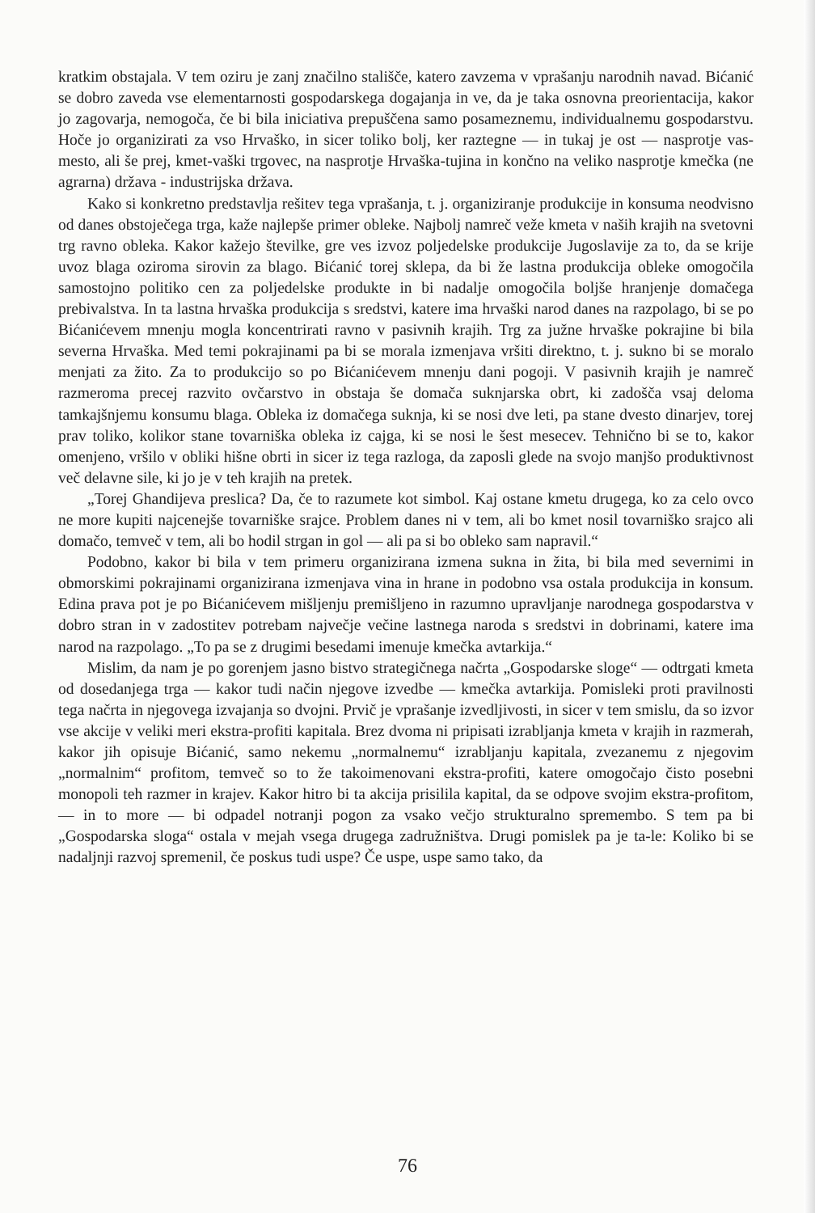kratkim obstajala. V tem oziru je zanj značilno stališče, katero zavzema v vprašanju narodnih navad. Bićanić se dobro zaveda vse elementarnosti gospodarskega dogajanja in ve, da je taka osnovna preorientacija, kakor jo zagovarja, nemogoča, če bi bila iniciativa prepuščena samo posameznemu, individualnemu gospodarstvu. Hoče jo organizirati za vso Hrvaško, in sicer toliko bolj, ker raztegne — in tukaj je ost — nasprotje vas-mesto, ali še prej, kmet-vaški trgovec, na nasprotje Hrvaška-tujina in končno na veliko nasprotje kmečka (ne agrarna) država - industrijska država.
Kako si konkretno predstavlja rešitev tega vprašanja, t. j. organiziranje produkcije in konsuma neodvisno od danes obstoječega trga, kaže najlepše primer obleke. Najbolj namreč veže kmeta v naših krajih na svetovni trg ravno obleka. Kakor kažejo številke, gre ves izvoz poljedelske produkcije Jugoslavije za to, da se krije uvoz blaga oziroma sirovin za blago. Bićanić torej sklepa, da bi že lastna produkcija obleke omogočila samostojno politiko cen za poljedelske produkte in bi nadalje omogočila boljše hranjenje domačega prebivalstva. In ta lastna hrvaška produkcija s sredstvi, katere ima hrvaški narod danes na razpolago, bi se po Bićanićevem mnenju mogla koncentrirati ravno v pasivnih krajih. Trg za južne hrvaške pokrajine bi bila severna Hrvaška. Med temi pokrajinami pa bi se morala izmenjava vršiti direktno, t. j. sukno bi se moralo menjati za žito. Za to produkcijo so po Bićanićevem mnenju dani pogoji. V pasivnih krajih je namreč razmeroma precej razvito ovčarstvo in obstaja še domača suknjarska obrt, ki zadošča vsaj deloma tamkajšnjemu konsumu blaga. Obleka iz domačega suknja, ki se nosi dve leti, pa stane dvesto dinarjev, torej prav toliko, kolikor stane tovarniška obleka iz cajga, ki se nosi le šest mesecev. Tehnično bi se to, kakor omenjeno, vršilo v obliki hišne obrti in sicer iz tega razloga, da zaposli glede na svojo manjšo produktivnost več delavne sile, ki jo je v teh krajih na pretek.
„Torej Ghandijeva preslica? Da, če to razumete kot simbol. Kaj ostane kmetu drugega, ko za celo ovco ne more kupiti najcenejše tovarniške srajce. Problem danes ni v tem, ali bo kmet nosil tovarniško srajco ali domačo, temveč v tem, ali bo hodil strgan in gol — ali pa si bo obleko sam napravil.“
Podobno, kakor bi bila v tem primeru organizirana izmena sukna in žita, bi bila med severnimi in obmorskimi pokrajinami organizirana izmenjava vina in hrane in podobno vsa ostala produkcija in konsum. Edina prava pot je po Bićanićevem mišljenju premišljeno in razumno upravljanje narodnega gospodarstva v dobro stran in v zadostitev potrebam največje večine lastnega naroda s sredstvi in dobrinami, katere ima narod na razpolago. „To pa se z drugimi besedami imenuje kmečka avtarkija.“
Mislim, da nam je po gorenjem jasno bistvo strategičnega načrta „Gospodarske sloge“ — odtrgati kmeta od dosedanjega trga — kakor tudi način njegove izvedbe — kmečka avtarkija. Pomisleki proti pravilnosti tega načrta in njegovega izvajanja so dvojni. Prvič je vprašanje izvedljivosti, in sicer v tem smislu, da so izvor vse akcije v veliki meri ekstra-profiti kapitala. Brez dvoma ni pripisati izrabljanja kmeta v krajih in razmerah, kakor jih opisuje Bićanić, samo nekemu „normalnemu“ izrabljanju kapitala, zvezanemu z njegovim „normalnim“ profitom, temveč so to že takoimenovani ekstra-profiti, katere omogočajo čisto posebni monopoli teh razmer in krajev. Kakor hitro bi ta akcija prisilila kapital, da se odpove svojim ekstra-profitom, — in to more — bi odpadel notranji pogon za vsako večjo strukturalno spremembo. S tem pa bi „Gospodarska sloga“ ostala v mejah vsega drugega zadružništva. Drugi pomislek pa je ta-le: Koliko bi se nadaljnji razvoj spremenil, če poskus tudi uspe? Če uspe, uspe samo tako, da
76